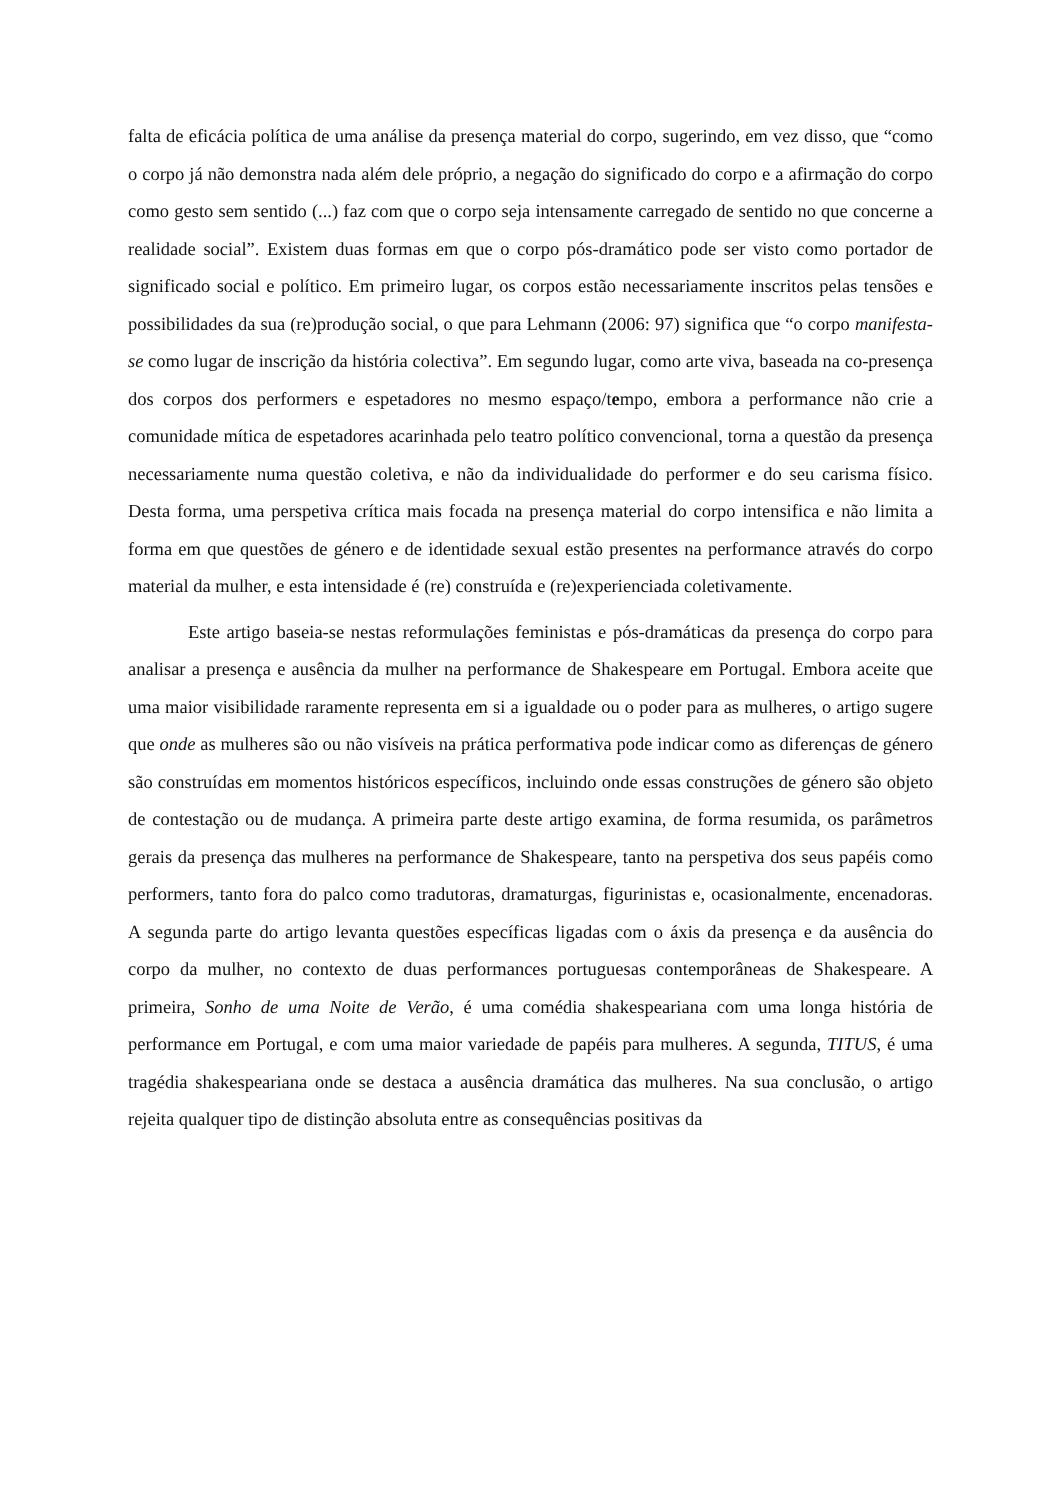falta de eficácia política de uma análise da presença material do corpo, sugerindo, em vez disso, que “como o corpo já não demonstra nada além dele próprio, a negação do significado do corpo e a afirmação do corpo como gesto sem sentido (...) faz com que o corpo seja intensamente carregado de sentido no que concerne a realidade social”. Existem duas formas em que o corpo pós-dramático pode ser visto como portador de significado social e político. Em primeiro lugar, os corpos estão necessariamente inscritos pelas tensões e possibilidades da sua (re)produção social, o que para Lehmann (2006: 97) significa que “o corpo manifesta-se como lugar de inscrição da história colectiva”. Em segundo lugar, como arte viva, baseada na co-presença dos corpos dos performers e espetadores no mesmo espaço/tempo, embora a performance não crie a comunidade mítica de espetadores acarinhada pelo teatro político convencional, torna a questão da presença necessariamente numa questão coletiva, e não da individualidade do performer e do seu carisma físico. Desta forma, uma perspetiva crítica mais focada na presença material do corpo intensifica e não limita a forma em que questões de género e de identidade sexual estão presentes na performance através do corpo material da mulher, e esta intensidade é (re) construída e (re)experienciada coletivamente.
Este artigo baseia-se nestas reformulações feministas e pós-dramáticas da presença do corpo para analisar a presença e ausência da mulher na performance de Shakespeare em Portugal. Embora aceite que uma maior visibilidade raramente representa em si a igualdade ou o poder para as mulheres, o artigo sugere que onde as mulheres são ou não visíveis na prática performativa pode indicar como as diferenças de género são construídas em momentos históricos específicos, incluindo onde essas construções de género são objeto de contestação ou de mudança. A primeira parte deste artigo examina, de forma resumida, os parâmetros gerais da presença das mulheres na performance de Shakespeare, tanto na perspetiva dos seus papéis como performers, tanto fora do palco como tradutoras, dramaturgas, figurinistas e, ocasionalmente, encenadoras. A segunda parte do artigo levanta questões específicas ligadas com o áxis da presença e da ausência do corpo da mulher, no contexto de duas performances portuguesas contemporâneas de Shakespeare. A primeira, Sonho de uma Noite de Verão, é uma comédia shakespeariana com uma longa história de performance em Portugal, e com uma maior variedade de papéis para mulheres. A segunda, TITUS, é uma tragédia shakespeariana onde se destaca a ausência dramática das mulheres. Na sua conclusão, o artigo rejeita qualquer tipo de distinção absoluta entre as consequências positivas da